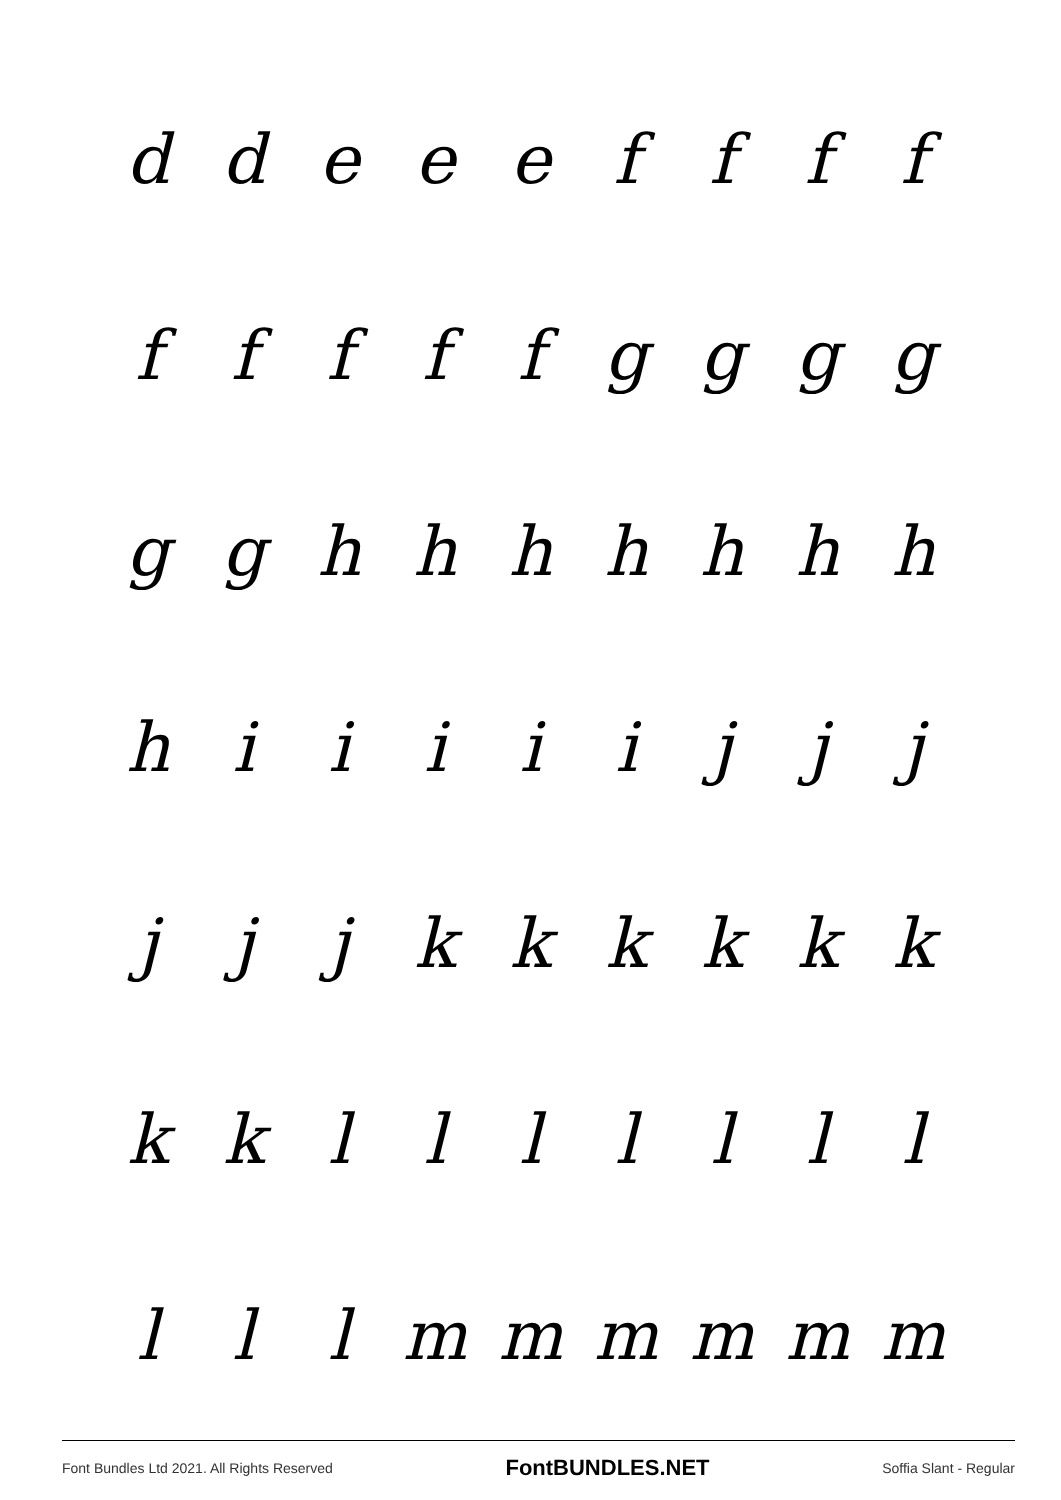ddeeeffff
fffffgggg
gghhhhhhh
hiiiiijjj
jjjkkkkkk
kklllllll
lllmmmmmm
Font Bundles Ltd 2021. All Rights Reserved FontBUNDLES.NET Soffia Slant - Regular